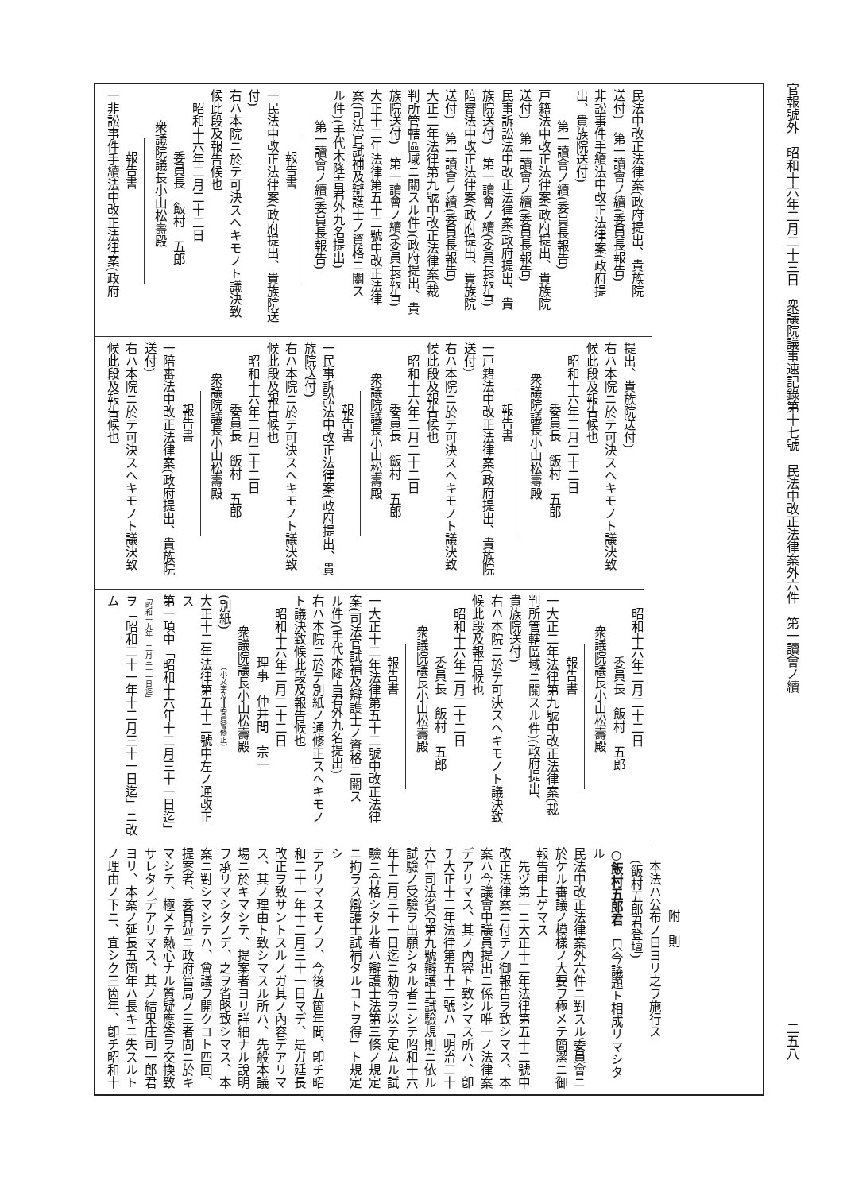官報號外　昭和十六年二月二十三日　衆議院議事速記錄第十七號　民法中改正法律案外六件　第一讀會ノ續 二五八
民法中改正法律案(政府提出、貴族院
送付)　第一讀會ノ續(委員長報告)
非訟事件手續法中改正法律案(政府提
出、貴族院送付)
第一讀會ノ續(委員長報告)
戸籍法中改正法律案(政府提出、貴族院
送付)　第一讀會ノ續(委員長報告)
民事訴訟法中改正法律案(政府提出、貴
族院送付)　第一讀會ノ續(委員長報告)
陪審法中改正法律案(政府提出、貴族院
送付)　第一讀會ノ續(委員長報告)
大正二年法律第九號中改正法律案(裁
判所管轄區域ニ關スル件)(政府提出、貴
族院送付)　第一讀會ノ續(委員長報告)
大正十二年法律第五十二號中改正法律
案(司法官試補及辯護士ノ資格ニ關ス
ル件)(手代木隆吉君外九名提出)
第一讀會ノ續(委員長報告)
報告書
一民法中改正法律案(政府提出、貴族院送
付)
右ハ本院ニ於テ可決スヘキモノト議決致
候此段及報告候也
昭和十六年二月二十二日
委員長　飯村　五郎
衆議院議長小山松壽殿
報告書
一非訟事件手續法中改正法律案(政府
提出、貴族院送付)
右ハ本院ニ於テ可決スヘキモノト議決致
候此段及報告候也
昭和十六年二月二十二日
委員長　飯村　五郎
衆議院議長小山松壽殿
報告書
一戸籍法中改正法律案(政府提出、貴族院
送付)
右ハ本院ニ於テ可決スヘキモノト議決致
候此段及報告候也
昭和十六年二月二十二日
委員長　飯村　五郎
衆議院議長小山松壽殿
報告書
一民事訴訟法中改正法律案(政府提出、貴
族院送付)
右ハ本院ニ於テ可決スヘキモノト議決致
候此段及報告候也
昭和十六年二月二十二日
委員長　飯村　五郎
衆議院議長小山松壽殿
報告書
一陪審法中改正法律案(政府提出、貴族院
送付)
右ハ本院ニ於テ可決スヘキモノト議決致
候此段及報告候也
昭和十六年二月二十二日
委員長　飯村　五郎
衆議院議長小山松壽殿
報告書
一大正二年法律第九號中改正法律案(裁
判所管轄區域ニ關スル件)(政府提出、
貴族院送付)
右ハ本院ニ於テ可決スヘキモノト議決致
候此段及報告候也
昭和十六年二月二十二日
委員長　飯村　五郎
衆議院議長小山松壽殿
報告書
一大正十二年法律第五十二號中改正法律
案(司法官試補及辯護士ノ資格ニ關ス
ル件)(手代木隆吉君外九名提出)
右ハ本院ニ於テ別紙ノ通修正スヘキモノ
ト議決致候此段及報告候也
昭和十六年二月二十二日
理事　仲井間　宗一
衆議院議長小山松壽殿
(別紙)　　　(小文字及━━委員會修正)
大正十二年法律第五十二號中左ノ通改正
ス
第一項中「昭和十六年十二月三十一日迄」
「昭和十九年十二月三十一日迄」
ヲ「昭和二十一年十二月三十一日迄」ニ改
ム
附　則
本法ハ公布ノ日ヨリ之ヲ施行ス
(飯村五郎君登壇)
○飯村五郎君　只今議題ト相成リマシタル
民法中改正法律案外六件ニ對スル委員會ニ
於ケル審議ノ模樣ノ大要ヲ極メテ簡潔ニ御
報告申上ゲマス
　先ヅ第一ニ大正十二年法律第五十二號中
改正法律案ニ付テノ御報告ヲ致シマス、本
案ハ今議會中議員提出ニ係ル唯一ノ法律案
デアリマス、其ノ內容ト致シマス所ハ、卽
チ大正十二年法律第五十二號ハ「明治二十
六年司法省令第九號辯護士試驗規則ニ依ル
試驗ノ受驗ヲ出願シタル者ニシテ昭和十六
年十二月三十一日迄ニ勅令ヲ以テ定ムル試
驗ニ合格シタル者ハ辯護士法第三條ノ規定
ニ拘ラス辯護士試補タルコトヲ得」ト規定シ
テアリマスモノヲ、今後五箇年間、卽チ昭
和二十一年十二月三十一日マデ、是ガ延長
改正ヲ致サントスルノガ其ノ內容デアリマ
ス、其ノ理由ト致シマスル所ハ、先般本議
場ニ於キマシテ、提案者ヨリ詳細ナル說明
ヲ承リマシタノデ、之ヲ省略致シマス、本
案ニ對シマシテハ、會議ヲ開クコト四回、
提案者、委員竝ニ政府當局ノ三者間ニ於キ
マシテ、極メテ熱心ナル質疑應答ヲ交換致
サレタノデアリマス、其ノ結果庄司一郎君
ヨリ、本案ノ延長五箇年ハ長キニ失スルト
ノ理由ノ下ニ、宜シク三箇年、卽チ昭和十